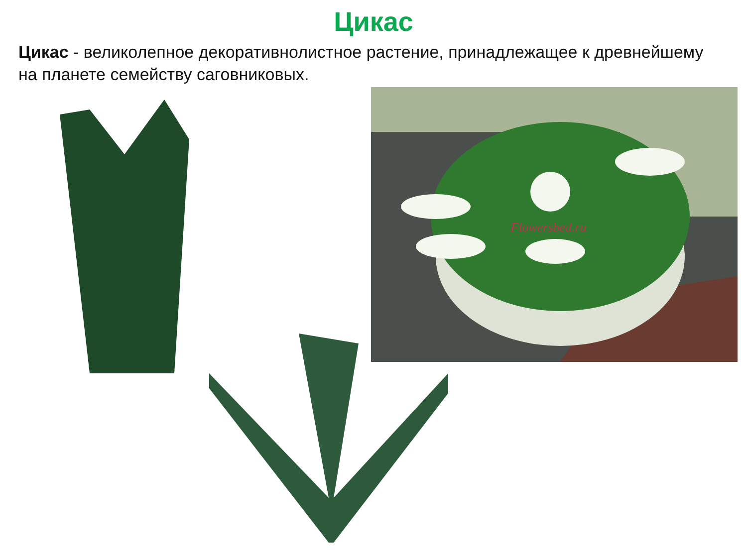Цикас
Цикас - великолепное декоративнолистное растение, принадлежащее к древнейшему на планете семейству саговниковых.
Flowersbed.ru